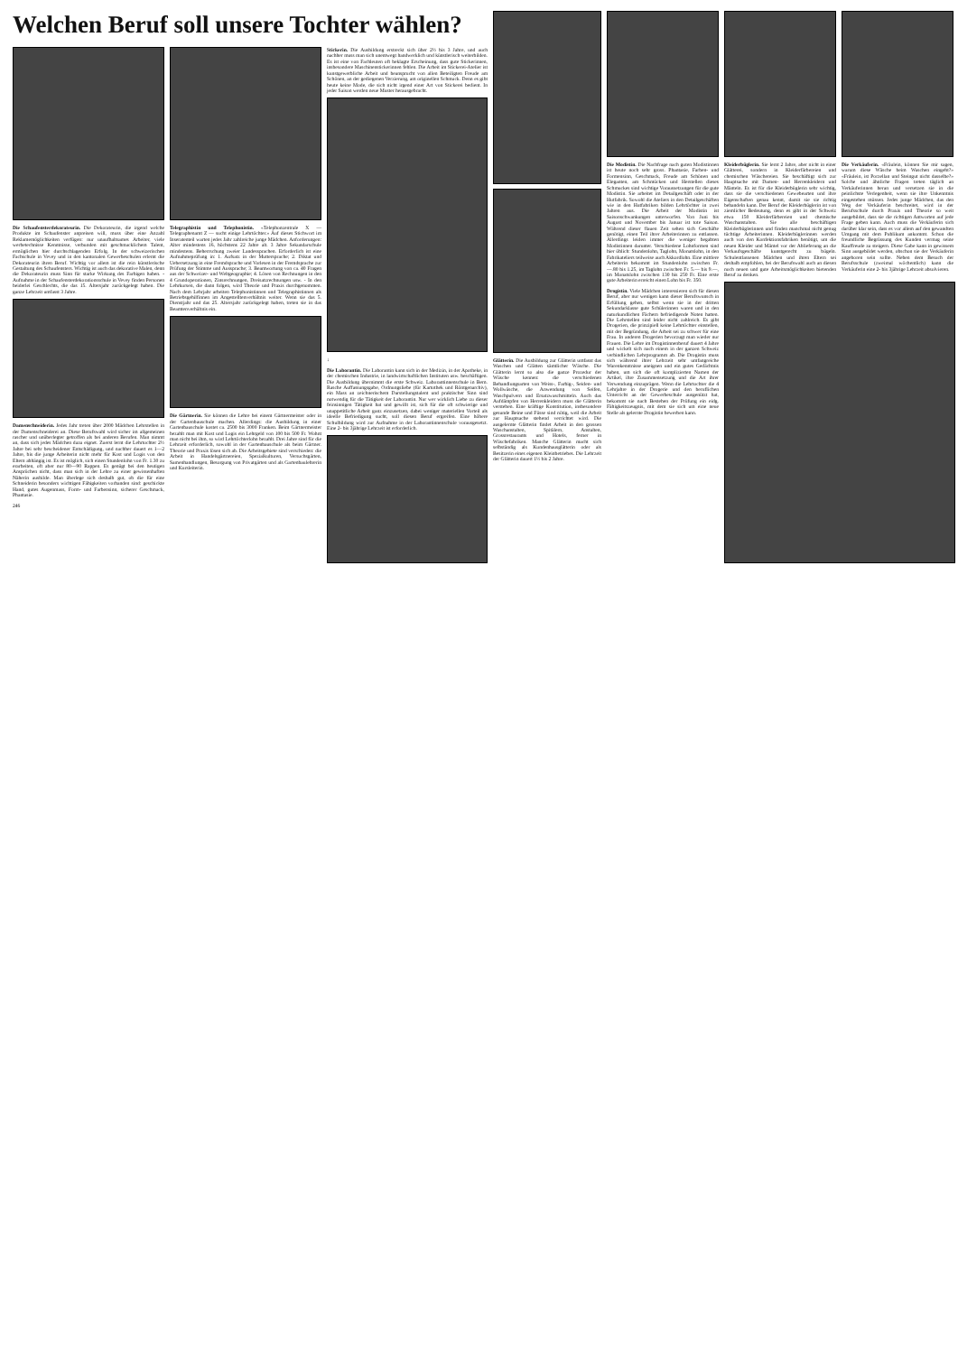Welchen Beruf soll unsere Tochter wählen?
Die Schaufensterdekorateurin. Die Dekorateurin, die irgend welche Produkte im Schaufenster anpreisen will, muss über eine Anzahl Reklamemöglichkeiten verfügen: nur unaufhaltsames Arbeiter, viele werbetechnisse Kenntnisse, verbunden mit geschmacklichem Talent, ermöglichen hier durchschlagenden Erfolg. In der schweizerischen Fachschule in Vevey und in den kantonalen Gewerbeschulen erlernt die Dekorateurin ihren Beruf. Wichtig vor allem ist die rein künstlerische Gestaltung des Schaufensters. Wichtig ist auch das dekorative Malen, denn die Dekorateurin muss Sinn für starke Wirkung des Farbigen haben. - Aufnahme in der Schaufensterdekorationsschule in Vevey finden Personen beiderlei Geschlechts, die das 15. Altersjahr zurückgelegt haben. Die ganze Lehrzeit umfasst 3 Jahre.
Damenschneiderin. Jedes Jahr treten über 2000 Mädchen Lehrstellen in der Damenschneiderei an. Diese Berufswahl wird sicher im allgemeinen rascher und unüberlegter getroffen als bei anderen Berufen. Man nimmt an, dass sich jedes Mädchen dazu eignet. Zuerst lernt die Lehrtochter 2½ Jahre bei sehr bescheidener Entschädigung, und nachher dauert es 1—2 Jahre, bis die junge Arbeiterin nicht mehr für Kost und Logis von den Eltern abhängig ist. Es ist möglich, sich einen Stundenlohn von Fr. 1.30 zu erarbeiten, oft aber nur 80—90 Rappen. Es genügt bei den heutigen Ansprüchen nicht, dass man sich in der Lehre zu einer gewissenhaften Näherin ausbilde. Man überlege sich deshalb gut, ob die für eine Schneiderin besonders wichtigen Fähigkeiten vorhanden sind: geschickte Hand, gutes Augenmass, Form- und Farbensinn, sicherer Geschmack, Phantasie.
246
Telegraphistin und Telephonistin. «Telephonzentrale X — Telegraphenamt Z — sucht einige Lehrtöchter.» Auf dieses Stichwort im Inseratenteil warten jedes Jahr zahlreiche junge Mädchen. Anforderungen: Alter mindestens 16, höchstens 22 Jahre alt. 3 Jahre Sekundarschule mindestens. Beherrschung zweier Landessprachen. Erforderlich ist eine Aufnahmeprüfung in: 1. Aufsatz in der Muttersprache; 2. Diktat und Uebersetzung in eine Fremdsprache und Vorlesen in der Fremdsprache zur Prüfung der Stimme und Aussprache; 3. Beantwortung von ca. 40 Fragen aus der Schweizer- und Weltgeographie; 4. Lösen von Rechnungen in den 4 Grundoperationen, Zinsrechnungen, Dreisatzrechnungen usw. - In den Lehrkursen, die dann folgen, wird Theorie und Praxis durchgenommen. Nach dem Lehrjahr arbeiten Telephonistinnen und Telegraphistinnen als Betriebsgehilfinnen im Angestelltenverhältnis weiter. Wenn sie das 5. Dienstjahr und das 25. Altersjahr zurückgelegt haben, treten sie in das Beamtenverhältnis ein.
Die Gärtnerin. Sie können die Lehre bei einem Gärtnermeister oder in der Gartenbauschule machen. Allerdings: die Ausbildung in einer Gartenbauschule kostet ca. 2500 bis 3000 Franken. Beim Gärtnermeister bezahlt man mit Kost und Logis ein Lehrgeld von 100 bis 500 Fr. Wohnt man nicht bei ihm, so wird Lehrtöchterlohn bezahlt. Drei Jahre sind für die Lehrzeit erforderlich, sowohl in der Gartenbauschule als beim Gärtner. Theorie und Praxis lösen sich ab. Die Arbeitsgebiete sind verschieden: die Arbeit in Handelsgärtnereien, Spezialkulturen, Versuchsgärten, Samenhandlungen, Besorgung von Privatgärten und als Gartenbaulehrerin und Kursleiterin.
Stickerin. Die Ausbildung erstreckt sich über 2½ bis 3 Jahre, und auch nachher muss man sich unentwegt handwerklich und künstlerisch weiterbilden. Es ist eine von Fachleuten oft beklagte Erscheinung, dass gute Stickerinnen, insbesondere Maschinenstickerinnen fehlen. Die Arbeit im Stickerei-Atelier ist kunstgewerbliche Arbeit und beansprucht von allen Beteiligten Freude am Schönen, an der gediegenen Verzierung, am originellen Schmuck. Denn es gibt heute keine Mode, die sich nicht irgend einer Art von Stickerei bedient. In jeder Saison werden neue Muster herausgebracht.
↓
Die Laborantin. Die Laborantin kann sich in der Medizin, in der Apotheke, in der chemischen Industrie, in landwirtschaftlichen Instituten usw. beschäftigen. Die Ausbildung übernimmt die erste Schweiz. Laborantinnenschule in Bern. Rasche Auffassungsgabe, Ordnungsliebe (für Kartothek und Röntgenarchiv), ein Mass an zeichnerischem Darstellungstalent und praktischer Sinn sind notwendig für die Tätigkeit der Laborantin. Nur wer wirklich Liebe zu dieser feinsinnigen Tätigkeit hat und gewillt ist, sich für die oft schwierige und unappetitliche Arbeit ganz einzusetzen, dabei weniger materiellen Vorteil als ideelle Befriedigung sucht, soll diesen Beruf ergreifen. Eine höhere Schulbildung wird zur Aufnahme in der Laborantinnenschule vorausgesetzt. Eine 2- bis 3jährige Lehrzeit ist erforderlich.
Glätterin. Die Ausbildung zur Glätterin umfasst das Waschen und Glätten sämtlicher Wäsche. Die Glätterin lernt so also die ganze Prozedur der Wäsche kennen: die verschiedenen Behandlungsarten von Weiss-, Farbig-, Seiden- und Wollwäsche, die Anwendung von Seifen, Waschpulvern und Ersatzwaschmitteln. Auch das Aufdämpfen von Herrenkleidern muss die Glätterin verstehen. Eine kräftige Konstitution, insbesondere gesunde Beine und Füsse sind nötig, weil die Arbeit zur Hauptsache stehend verrichtet wird. Die ausgelernte Glätterin findet Arbeit in den grossen Waschanstalten, Spitälern, Anstalten, Grossrestaurants und Hotels, ferner in Wäschefabriken. Manche Glätterin macht sich selbständig als Kundenhausglätterin oder als Besitzerin eines eigenen Kleinbetriebes. Die Lehrzeit der Glätterin dauert 1½ bis 2 Jahre.
Die Modistin. Die Nachfrage nach guten Modistinnen ist heute noch sehr gross. Phantasie, Farben- und Formensinn, Geschmack, Freude am Schönen und Eleganten, am Schmücken und Herstellen dieses Schmuckes sind wichtige Voraussetzungen für die gute Modistin. Sie arbeitet im Detailgeschäft oder in der Hutfabrik. Sowohl die Ateliers in den Detailgeschäften wie in den Hutfabriken bilden Lehrtöchter in zwei Jahren aus. Die Arbeit der Modistin ist Saisonschwankungen unterworfen. Von Juni bis August und November bis Januar ist tote Saison. Während dieser flauen Zeit sehen sich Geschäfte genötigt, einen Teil ihrer Arbeiterinnen zu entlassen. Allerdings leiden immer die weniger begabten Modistinnen darunter. Verschiedene Lohnformen sind hier üblich: Stundenlohn, Taglohn, Monatslohn, in den Fabrikateliers teilweise auch Akkordlohn. Eine mittlere Arbeiterin bekommt im Stundenlohn zwischen Fr. —.80 bis 1.25, im Taglohn zwischen Fr. 5.— bis 9.—, im Monatslohn zwischen 130 bis 250 Fr. Eine erste gute Arbeiterin erreicht einen Lohn bis Fr. 350.
Drogistin. Viele Mädchen interessieren sich für diesen Beruf, aber nur wenigen kann dieser Berufswunsch in Erfüllung gehen, selbst wenn sie in der dritten Sekundarklasse gute Schülerinnen waren und in den naturkundlichen Fächern befriedigende Noten hatten. Die Lehrstellen sind leider nicht zahlreich. Es gibt Drogerien, die prinzipiell keine Lehrtöchter einstellen, mit der Begründung, die Arbeit sei zu schwer für eine Frau. In anderen Drogerien bevorzugt man wieder nur Frauen. Die Lehre im Drogistinnenberuf dauert 4 Jahre und wickelt sich nach einem in der ganzen Schweiz verbindlichen Lehrprogramm ab. Die Drogistin muss sich während ihrer Lehrzeit sehr umfangreiche Warenkenntnisse aneignen und ein gutes Gedächtnis haben, um sich die oft komplizierten Namen der Artikel, ihre Zusammensetzung und die Art ihrer Verwendung einzuprägen. Wenn die Lehrtochter die 4 Lehrjahre in der Drogerie und den beruflichen Unterricht an der Gewerbeschule ausgenützt hat, bekommt sie nach Bestehen der Prüfung ein eidg. Fähigkeitszeugnis, mit dem sie sich um eine neue Stelle als gelernte Drogistin bewerben kann.
Kleiderbüglerin. Sie lernt 2 Jahre, aber nicht in einer Glätterei, sondern in Kleiderfärbereien und chemischen Wäschereien. Sie beschäftigt sich zur Hauptsache mit Damen- und Herrenkleidern und Mänteln. Es ist für die Kleiderbüglerin sehr wichtig, dass sie die verschiedenen Gewebearten und ihre Eigenschaften genau kennt, damit sie sie richtig behandeln kann. Der Beruf der Kleiderbüglerin ist von ziemlicher Bedeutung, denn es gibt in der Schweiz etwa 150 Kleiderfärbereien und chemische Waschanstalten. Sie alle beschäftigen Kleiderbüglerinnen und finden manchmal nicht genug tüchtige Arbeiterinnen. Kleiderbüglerinnen werden auch von den Konfektionsfabriken benötigt, um die neuen Kleider und Mäntel vor der Ablieferung an die Verkaufsgeschäfte kunstgerecht zu bügeln. Schulentlassenen Mädchen und ihren Eltern sei deshalb empfohlen, bei der Berufswahl auch an diesen noch neuen und gute Arbeitsmöglichkeiten bietenden Beruf zu denken.
Die Verkäuferin. «Fräulein, können Sie mir sagen, warum diese Wäsche beim Waschen eingeht?» «Fräulein, ist Porzellan und Steingut nicht dasselbe?» Solche und ähnliche Fragen treten täglich an Verkäuferinnen heran und versetzen sie in die peinlichste Verlegenheit, wenn sie ihre Unkenntnis eingestehen müssen. Jedes junge Mädchen, das den Weg der Verkäuferin beschreitet, wird in der Berufsschule durch Praxis und Theorie so weit ausgebildet, dass sie die richtigen Antworten auf jede Frage geben kann. Auch muss die Verkäuferin sich darüber klar sein, dass es vor allem auf den gewandten Umgang mit dem Publikum ankommt. Schon die freundliche Begrüssung des Kunden vermag seine Kauffreude zu steigern. Diese Gabe kann in gewissem Sinn ausgebildet werden, obschon sie der Verkäuferin angeboren sein sollte. Neben dem Besuch der Berufsschule (zweimal wöchentlich) kann die Verkäuferin eine 2- bis 3jährige Lehrzeit absolvieren.